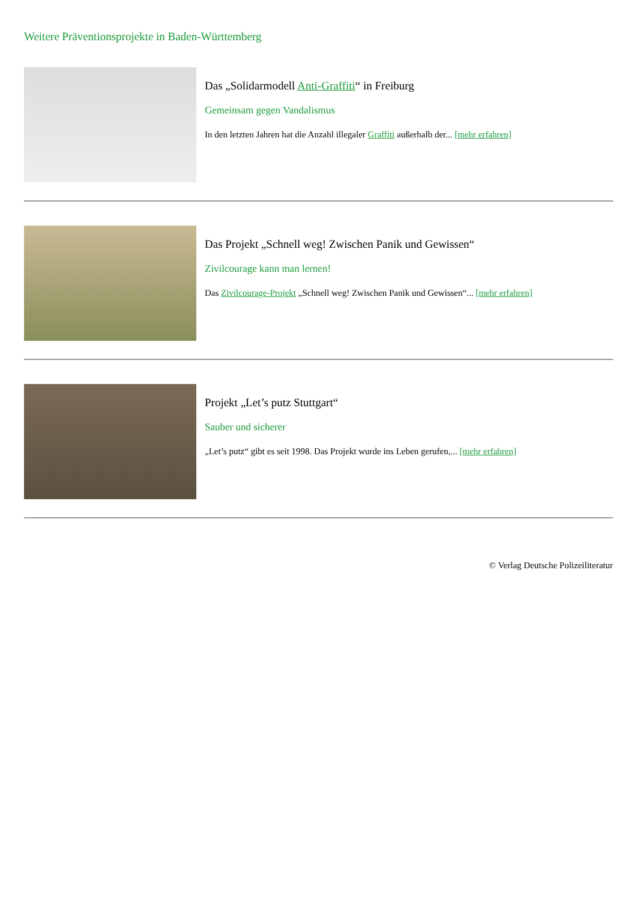Weitere Präventionsprojekte in Baden-Württemberg
Das „Solidarmodell Anti-Graffiti“ in Freiburg
Gemeinsam gegen Vandalismus
In den letzten Jahren hat die Anzahl illegaler Graffiti außerhalb der... [mehr erfahren]
Das Projekt „Schnell weg! Zwischen Panik und Gewissen“
Zivilcourage kann man lernen!
Das Zivilcourage-Projekt „Schnell weg! Zwischen Panik und Gewissen“... [mehr erfahren]
Projekt „Let’s putz Stuttgart“
Sauber und sicherer
„Let’s putz“ gibt es seit 1998. Das Projekt wurde ins Leben gerufen,... [mehr erfahren]
© Verlag Deutsche Polizeiliteratur